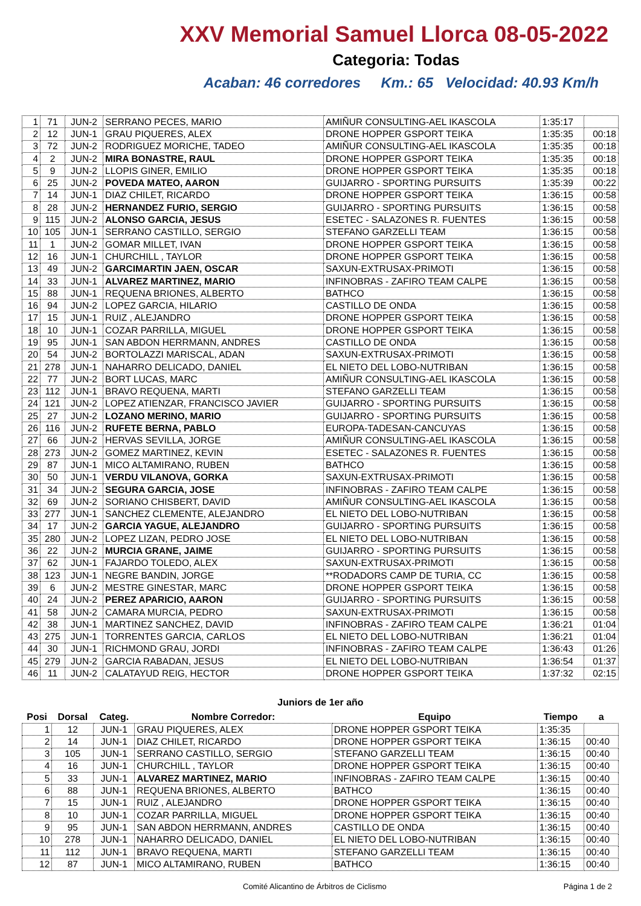XXV Memorial Samuel Llorca 08-05-2022
Categoria: Todas
Acaban: 46 corredores Km.: 65 Velocidad: 40.93 Km/h
| 1 | 71 | JUN-2 | SERRANO PECES, MARIO | AMIÑUR CONSULTING-AEL IKASCOLA | 1:35:17 | |
| 2 | 12 | JUN-1 | GRAU PIQUERES, ALEX | DRONE HOPPER GSPORT TEIKA | 1:35:35 | 00:18 |
| 3 | 72 | JUN-2 | RODRIGUEZ MORICHE, TADEO | AMIÑUR CONSULTING-AEL IKASCOLA | 1:35:35 | 00:18 |
| 4 | 2 | JUN-2 | MIRA BONASTRE, RAUL | DRONE HOPPER GSPORT TEIKA | 1:35:35 | 00:18 |
| 5 | 9 | JUN-2 | LLOPIS GINER, EMILIO | DRONE HOPPER GSPORT TEIKA | 1:35:35 | 00:18 |
| 6 | 25 | JUN-2 | POVEDA MATEO, AARON | GUIJARRO - SPORTING PURSUITS | 1:35:39 | 00:22 |
| 7 | 14 | JUN-1 | DIAZ CHILET, RICARDO | DRONE HOPPER GSPORT TEIKA | 1:36:15 | 00:58 |
| 8 | 28 | JUN-2 | HERNANDEZ FURIO, SERGIO | GUIJARRO - SPORTING PURSUITS | 1:36:15 | 00:58 |
| 9 | 115 | JUN-2 | ALONSO GARCIA, JESUS | ESETEC - SALAZONES R. FUENTES | 1:36:15 | 00:58 |
| 10 | 105 | JUN-1 | SERRANO CASTILLO, SERGIO | STEFANO GARZELLI TEAM | 1:36:15 | 00:58 |
| 11 | 1 | JUN-2 | GOMAR MILLET, IVAN | DRONE HOPPER GSPORT TEIKA | 1:36:15 | 00:58 |
| 12 | 16 | JUN-1 | CHURCHILL , TAYLOR | DRONE HOPPER GSPORT TEIKA | 1:36:15 | 00:58 |
| 13 | 49 | JUN-2 | GARCIMARTIN JAEN, OSCAR | SAXUN-EXTRUSAX-PRIMOTI | 1:36:15 | 00:58 |
| 14 | 33 | JUN-1 | ALVAREZ MARTINEZ, MARIO | INFINOBRAS - ZAFIRO TEAM CALPE | 1:36:15 | 00:58 |
| 15 | 88 | JUN-1 | REQUENA BRIONES, ALBERTO | BATHCO | 1:36:15 | 00:58 |
| 16 | 94 | JUN-2 | LOPEZ GARCIA, HILARIO | CASTILLO DE ONDA | 1:36:15 | 00:58 |
| 17 | 15 | JUN-1 | RUIZ , ALEJANDRO | DRONE HOPPER GSPORT TEIKA | 1:36:15 | 00:58 |
| 18 | 10 | JUN-1 | COZAR PARRILLA, MIGUEL | DRONE HOPPER GSPORT TEIKA | 1:36:15 | 00:58 |
| 19 | 95 | JUN-1 | SAN ABDON HERRMANN, ANDRES | CASTILLO DE ONDA | 1:36:15 | 00:58 |
| 20 | 54 | JUN-2 | BORTOLAZZI MARISCAL, ADAN | SAXUN-EXTRUSAX-PRIMOTI | 1:36:15 | 00:58 |
| 21 | 278 | JUN-1 | NAHARRO DELICADO, DANIEL | EL NIETO DEL LOBO-NUTRIBAN | 1:36:15 | 00:58 |
| 22 | 77 | JUN-2 | BORT LUCAS, MARC | AMIÑUR CONSULTING-AEL IKASCOLA | 1:36:15 | 00:58 |
| 23 | 112 | JUN-1 | BRAVO REQUENA, MARTI | STEFANO GARZELLI TEAM | 1:36:15 | 00:58 |
| 24 | 121 | JUN-2 | LOPEZ ATIENZAR, FRANCISCO JAVIER | GUIJARRO - SPORTING PURSUITS | 1:36:15 | 00:58 |
| 25 | 27 | JUN-2 | LOZANO MERINO, MARIO | GUIJARRO - SPORTING PURSUITS | 1:36:15 | 00:58 |
| 26 | 116 | JUN-2 | RUFETE BERNA, PABLO | EUROPA-TADESAN-CANCUYAS | 1:36:15 | 00:58 |
| 27 | 66 | JUN-2 | HERVAS SEVILLA, JORGE | AMIÑUR CONSULTING-AEL IKASCOLA | 1:36:15 | 00:58 |
| 28 | 273 | JUN-2 | GOMEZ MARTINEZ, KEVIN | ESETEC - SALAZONES R. FUENTES | 1:36:15 | 00:58 |
| 29 | 87 | JUN-1 | MICO ALTAMIRANO, RUBEN | BATHCO | 1:36:15 | 00:58 |
| 30 | 50 | JUN-1 | VERDU VILANOVA, GORKA | SAXUN-EXTRUSAX-PRIMOTI | 1:36:15 | 00:58 |
| 31 | 34 | JUN-2 | SEGURA GARCIA, JOSE | INFINOBRAS - ZAFIRO TEAM CALPE | 1:36:15 | 00:58 |
| 32 | 69 | JUN-2 | SORIANO CHISBERT, DAVID | AMIÑUR CONSULTING-AEL IKASCOLA | 1:36:15 | 00:58 |
| 33 | 277 | JUN-1 | SANCHEZ CLEMENTE, ALEJANDRO | EL NIETO DEL LOBO-NUTRIBAN | 1:36:15 | 00:58 |
| 34 | 17 | JUN-2 | GARCIA YAGUE, ALEJANDRO | GUIJARRO - SPORTING PURSUITS | 1:36:15 | 00:58 |
| 35 | 280 | JUN-2 | LOPEZ LIZAN, PEDRO JOSE | EL NIETO DEL LOBO-NUTRIBAN | 1:36:15 | 00:58 |
| 36 | 22 | JUN-2 | MURCIA GRANE, JAIME | GUIJARRO - SPORTING PURSUITS | 1:36:15 | 00:58 |
| 37 | 62 | JUN-1 | FAJARDO TOLEDO, ALEX | SAXUN-EXTRUSAX-PRIMOTI | 1:36:15 | 00:58 |
| 38 | 123 | JUN-1 | NEGRE BANDIN, JORGE | **RODADORS CAMP DE TURIA, CC | 1:36:15 | 00:58 |
| 39 | 6 | JUN-2 | MESTRE GINESTAR, MARC | DRONE HOPPER GSPORT TEIKA | 1:36:15 | 00:58 |
| 40 | 24 | JUN-2 | PEREZ APARICIO, AARON | GUIJARRO - SPORTING PURSUITS | 1:36:15 | 00:58 |
| 41 | 58 | JUN-2 | CAMARA MURCIA, PEDRO | SAXUN-EXTRUSAX-PRIMOTI | 1:36:15 | 00:58 |
| 42 | 38 | JUN-1 | MARTINEZ SANCHEZ, DAVID | INFINOBRAS - ZAFIRO TEAM CALPE | 1:36:21 | 01:04 |
| 43 | 275 | JUN-1 | TORRENTES GARCIA, CARLOS | EL NIETO DEL LOBO-NUTRIBAN | 1:36:21 | 01:04 |
| 44 | 30 | JUN-1 | RICHMOND GRAU, JORDI | INFINOBRAS - ZAFIRO TEAM CALPE | 1:36:43 | 01:26 |
| 45 | 279 | JUN-2 | GARCIA RABADAN, JESUS | EL NIETO DEL LOBO-NUTRIBAN | 1:36:54 | 01:37 |
| 46 | 11 | JUN-2 | CALATAYUD REIG, HECTOR | DRONE HOPPER GSPORT TEIKA | 1:37:32 | 02:15 |
Juniors de 1er año
| Posi | Dorsal | Categ. | Nombre Corredor: | Equipo | Tiempo | a |
| --- | --- | --- | --- | --- | --- | --- |
| 1 | 12 | JUN-1 | GRAU PIQUERES, ALEX | DRONE HOPPER GSPORT TEIKA | 1:35:35 | |
| 2 | 14 | JUN-1 | DIAZ CHILET, RICARDO | DRONE HOPPER GSPORT TEIKA | 1:36:15 | 00:40 |
| 3 | 105 | JUN-1 | SERRANO CASTILLO, SERGIO | STEFANO GARZELLI TEAM | 1:36:15 | 00:40 |
| 4 | 16 | JUN-1 | CHURCHILL , TAYLOR | DRONE HOPPER GSPORT TEIKA | 1:36:15 | 00:40 |
| 5 | 33 | JUN-1 | ALVAREZ MARTINEZ, MARIO | INFINOBRAS - ZAFIRO TEAM CALPE | 1:36:15 | 00:40 |
| 6 | 88 | JUN-1 | REQUENA BRIONES, ALBERTO | BATHCO | 1:36:15 | 00:40 |
| 7 | 15 | JUN-1 | RUIZ , ALEJANDRO | DRONE HOPPER GSPORT TEIKA | 1:36:15 | 00:40 |
| 8 | 10 | JUN-1 | COZAR PARRILLA, MIGUEL | DRONE HOPPER GSPORT TEIKA | 1:36:15 | 00:40 |
| 9 | 95 | JUN-1 | SAN ABDON HERRMANN, ANDRES | CASTILLO DE ONDA | 1:36:15 | 00:40 |
| 10 | 278 | JUN-1 | NAHARRO DELICADO, DANIEL | EL NIETO DEL LOBO-NUTRIBAN | 1:36:15 | 00:40 |
| 11 | 112 | JUN-1 | BRAVO REQUENA, MARTI | STEFANO GARZELLI TEAM | 1:36:15 | 00:40 |
| 12 | 87 | JUN-1 | MICO ALTAMIRANO, RUBEN | BATHCO | 1:36:15 | 00:40 |
Comité Alicantino de Árbitros de Ciclismo Página 1 de 2